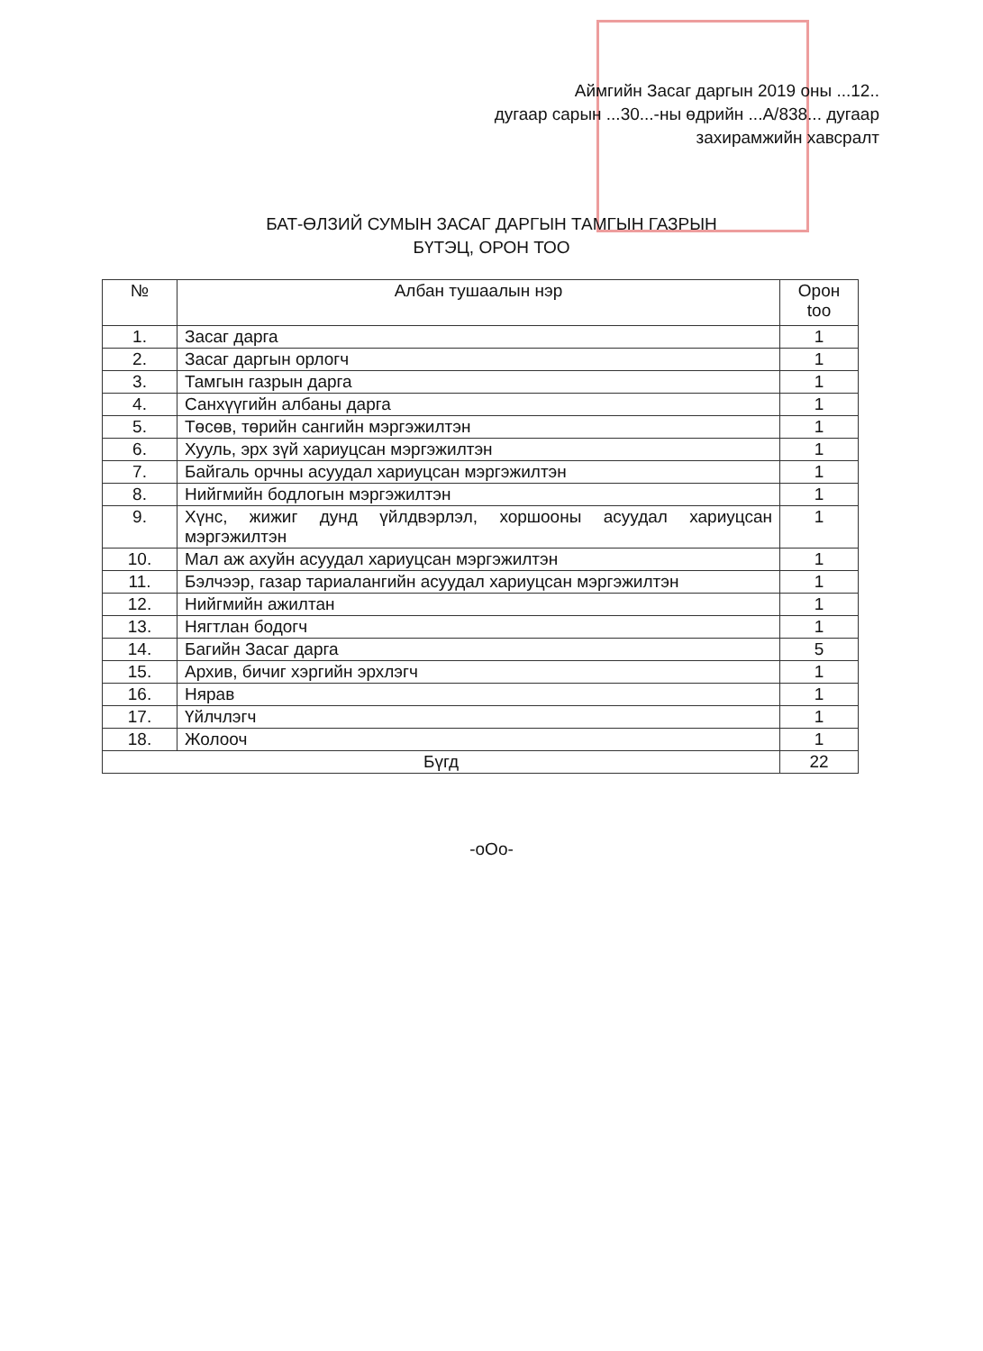Аймгийн Засаг даргын 2019 оны ...12..
дугаар сарын ...30...-ны өдрийн ...А/838... дугаар
захирамжийн хавсралт
БАТ-ӨЛЗИЙ СУМЫН ЗАСАГ ДАРГЫН ТАМГЫН ГАЗРЫН
БҮТЭЦ, ОРОН ТОО
| № | Албан тушаалын нэр | Орон too |
| --- | --- | --- |
| 1. | Засаг дарга | 1 |
| 2. | Засаг даргын орлогч | 1 |
| 3. | Тамгын газрын дарга | 1 |
| 4. | Санхүүгийн албаны дарга | 1 |
| 5. | Төсөв, төрийн сангийн мэргэжилтэн | 1 |
| 6. | Хууль, эрх зүй хариуцсан мэргэжилтэн | 1 |
| 7. | Байгаль орчны асуудал хариуцсан мэргэжилтэн | 1 |
| 8. | Нийгмийн бодлогын мэргэжилтэн | 1 |
| 9. | Хүнс, жижиг дунд үйлдвэрлэл, хоршооны асуудал хариуцсан мэргэжилтэн | 1 |
| 10. | Мал аж ахуйн асуудал хариуцсан мэргэжилтэн | 1 |
| 11. | Бэлчээр, газар тариалангийн асуудал хариуцсан мэргэжилтэн | 1 |
| 12. | Нийгмийн ажилтан | 1 |
| 13. | Нягтлан бодогч | 1 |
| 14. | Багийн Засаг дарга | 5 |
| 15. | Архив, бичиг хэргийн эрхлэгч | 1 |
| 16. | Нярав | 1 |
| 17. | Үйлчлэгч | 1 |
| 18. | Жолооч | 1 |
| Бүгд | | 22 |
-oOo-